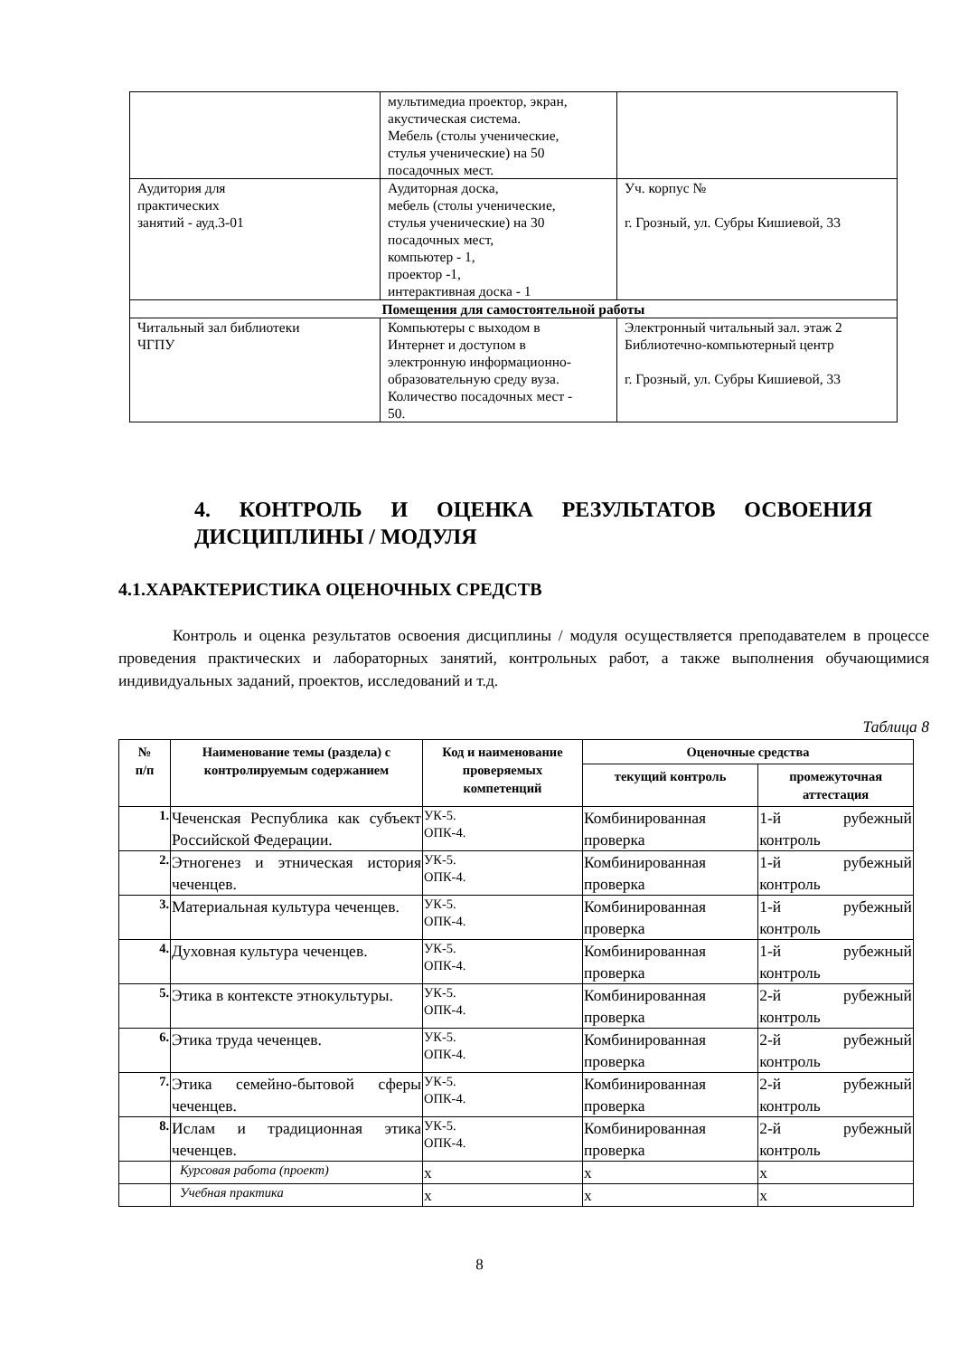| | мультимедиа проектор, экран, акустическая система. Мебель (столы ученические, стулья ученические) на 50 посадочных мест. | |
| Аудитория для практических занятий - ауд.3-01 | Аудиторная доска, мебель (столы ученические, стулья ученические) на 30 посадочных мест, компьютер - 1, проектор -1, интерактивная доска - 1 | Уч. корпус № г. Грозный, ул. Субры Кишиевой, 33 |
| Помещения для самостоятельной работы | | |
| Читальный зал библиотеки ЧГПУ | Компьютеры с выходом в Интернет и доступом в электронную информационно- образовательную среду вуза. Количество посадочных мест - 50. | Электронный читальный зал. этаж 2 Библиотечно-компьютерный центр г. Грозный, ул. Субры Кишиевой, 33 |
4. КОНТРОЛЬ И ОЦЕНКА РЕЗУЛЬТАТОВ ОСВОЕНИЯ ДИСЦИПЛИНЫ / МОДУЛЯ
4.1.ХАРАКТЕРИСТИКА ОЦЕНОЧНЫХ СРЕДСТВ
Контроль и оценка результатов освоения дисциплины / модуля осуществляется преподавателем в процессе проведения практических и лабораторных занятий, контрольных работ, а также выполнения обучающимися индивидуальных заданий, проектов, исследований и т.д.
Таблица 8
| № п/п | Наименование темы (раздела) с контролируемым содержанием | Код и наименование проверяемых компетенций | Оценочные средства | |
| --- | --- | --- | --- | --- |
| | | | текущий контроль | промежуточная аттестация |
| 1. | Чеченская Республика как субъект Российской Федерации. | УК-5. ОПК-4. | Комбинированная проверка | 1-й рубежный контроль |
| 2. | Этногенез и этническая история чеченцев. | УК-5. ОПК-4. | Комбинированная проверка | 1-й рубежный контроль |
| 3. | Материальная культура чеченцев. | УК-5. ОПК-4. | Комбинированная проверка | 1-й рубежный контроль |
| 4. | Духовная культура чеченцев. | УК-5. ОПК-4. | Комбинированная проверка | 1-й рубежный контроль |
| 5. | Этика в контексте этнокультуры. | УК-5. ОПК-4. | Комбинированная проверка | 2-й рубежный контроль |
| 6. | Этика труда чеченцев. | УК-5. ОПК-4. | Комбинированная проверка | 2-й рубежный контроль |
| 7. | Этика семейно-бытовой сферы чеченцев. | УК-5. ОПК-4. | Комбинированная проверка | 2-й рубежный контроль |
| 8. | Ислам и традиционная этика чеченцев. | УК-5. ОПК-4. | Комбинированная проверка | 2-й рубежный контроль |
| | Курсовая работа (проект) | x | x | x |
| | Учебная практика | x | x | x |
8